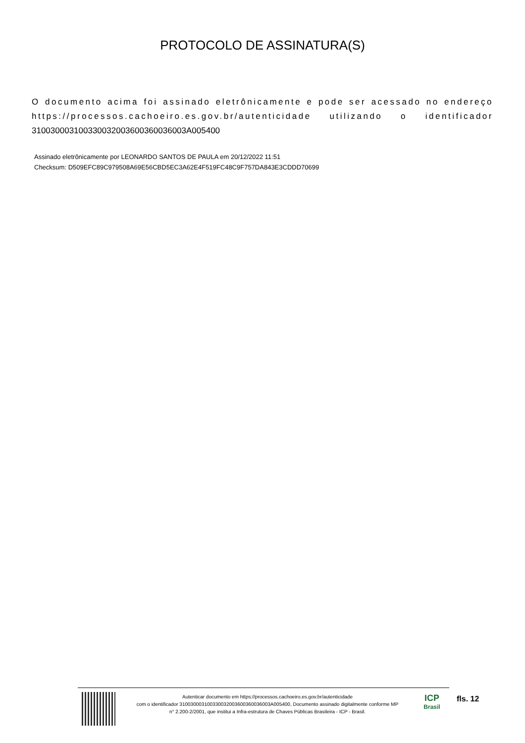PROTOCOLO DE ASSINATURA(S)
O documento acima foi assinado eletrônicamente e pode ser acessado no endereço https://processos.cachoeiro.es.gov.br/autenticidade utilizando o identificador 310030003100330032003600360036003A005400
Assinado eletrônicamente por LEONARDO SANTOS DE PAULA em 20/12/2022 11:51
Checksum: D509EFC89C979508A69E56CBD5EC3A62E4F519FC48C9F757DA843E3CDDD70699
Autenticar documento em https://processos.cachoeiro.es.gov.br/autenticidade
com o identificador 310030003100330032003600360036003A005400, Documento assinado digitalmente conforme MP
n° 2.200-2/2001, que institui a Infra-estrutura de Chaves Públicas Brasileira - ICP - Brasil.
ICP
Brasil
fls. 12